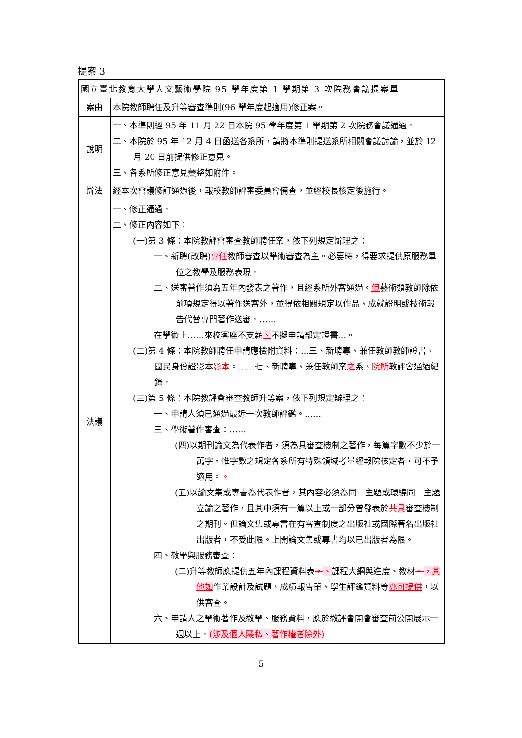提案 3
| 國立臺北教育大學人文藝術學院 95 學年度第 1 學期第 3 次院務會議提案單 | |
| 案由 | 本院教師聘任及升等審查準則(96 學年度起適用)修正案。 |
| 說明 | 一、本準則經 95 年 11 月 22 日本院 95 學年度第 1 學期第 2 次院務會議通過。 二、本院於 95 年 12 月 4 日函送各系所，請將本準則提送系所相關會議討論，並於 12 月 20 日前提供修正意見。 三、各系所修正意見彙整如附件。 |
| 辦法 | 經本次會議修訂通過後，報校教師評審委員會備查，並經校長核定後施行。 |
| 決議 | 一、修正通過。 二、修正內容如下： (一)第 3 條：本院教評會審查教師聘任案，依下列規定辦理之： 一、新聘(改聘) 專任 教師審查以學術審查為主。必要時，得要求提供原服務單位之教學及服務表現。 二、送審著作須為五年內發表之著作，且經系所外審通過。 但 藝術類教師除依前項規定得以著作送審外，並得依相關規定以作品、成就證明或技術報告代替專門著作送審。…… 在學術上……來校客座不支薪 、 不擬申請部定證書…。 (二)第 4 條：本院教師聘任申請應檢附資料：…三、新聘專、兼任教師教師證書、國民身份證影本 影本 。……七、新聘專、兼任教師案 之 系、 院 所 教評會通過紀錄。 (三)第 5 條：本院教評會審查教師升等案，依下列規定辦理之： 一、申請人須已通過最近一次教師評鑑。…… 三、學術著作審查：…… (四)以期刊論文為代表作者，須為具審查機制之著作，每篇字數不少於一萬字，惟字數之規定各系所有特殊領域考量經報院核定者，可不予適用。 。 (五)以論文集或專書為代表作者，其內容必須為同一主題或環繞同一主題立論之著作，且其中須有一篇以上或一部分曾發表於 共 具 審查機制之期刊。但論文集或專書在有審查制度之出版社或國際著名出版社出版者，不受此限。上開論文集或專書均以已出版者為限。 四、教學與服務審查： (二)升等教師應提供五年內課程資料表 ， 、 課程大綱與進度、教材 、 ，其他如 作業設計及試題、成績報告單、學生評鑑資料等 亦可提供 ，以供審查。 六、申請人之學術著作及教學、服務資料，應於教評會開會審查前公開展示一週以上。 (涉及個人隱私、著作權者除外) |
5